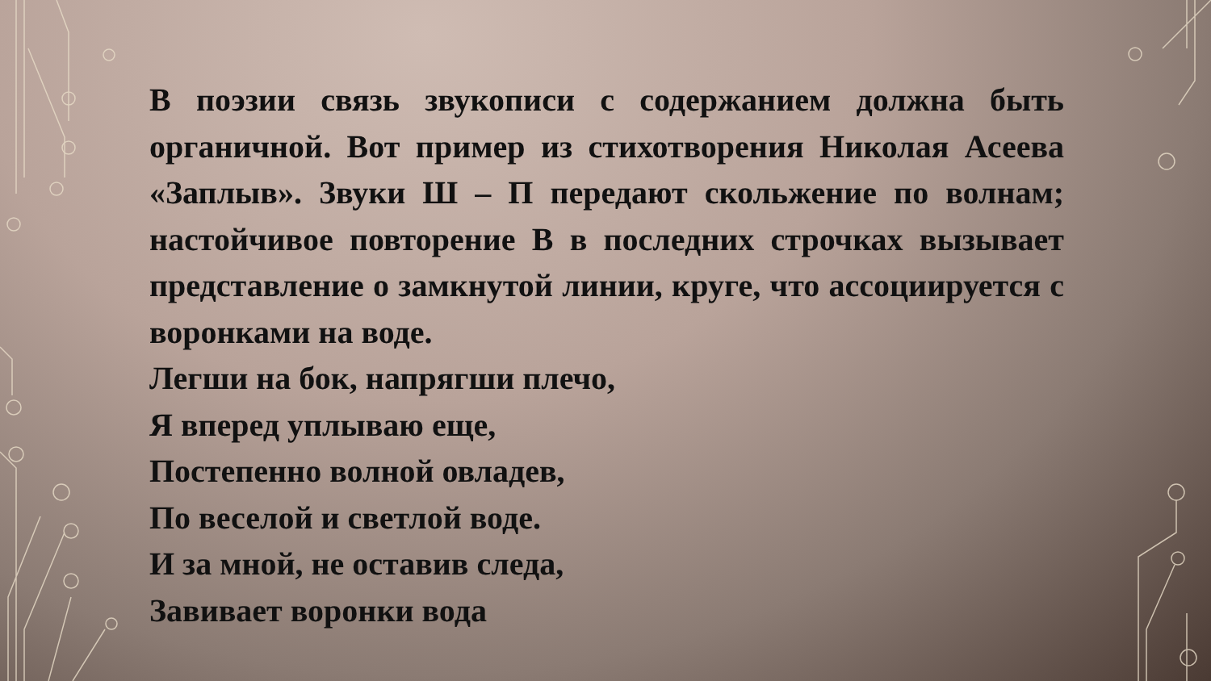В поэзии связь звукописи с содержанием должна быть органичной. Вот пример из стихотворения Николая Асеева «Заплыв». Звуки Ш – П передают скольжение по волнам; настойчивое повторение В в последних строчках вызывает представление о замкнутой линии, круге, что ассоциируется с воронками на воде.
Легши на бок, напрягши плечо,
Я вперед уплываю еще,
Постепенно волной овладев,
По веселой и светлой воде.
И за мной, не оставив следа,
Завивает воронки вода